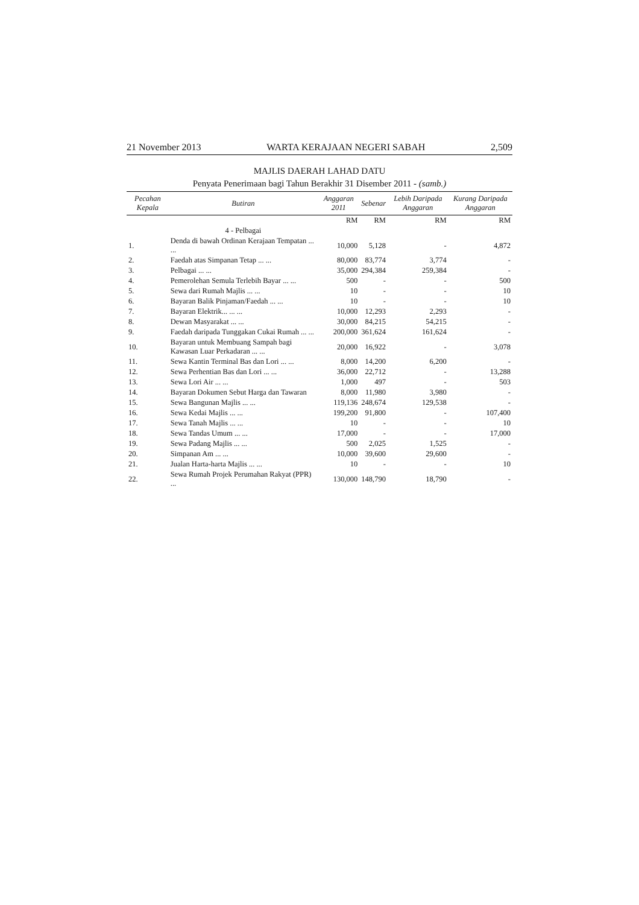21 November 2013 WARTA KERAJAAN NEGERI SABAH 2,509
MAJLIS DAERAH LAHAD DATU
Penyata Penerimaan bagi Tahun Berakhir 31 Disember 2011 - (samb.)
| Pecahan Kepala | Butiran | Anggaran 2011 | Sebenar | Lebih Daripada Anggaran | Kurang Daripada Anggaran |
| --- | --- | --- | --- | --- | --- |
| | | RM | RM | RM | RM |
| | 4 - Pelbagai | | | | |
| 1. | Denda di bawah Ordinan Kerajaan Tempatan ... ... | 10,000 | 5,128 | - | 4,872 |
| 2. | Faedah atas Simpanan Tetap ... ... | 80,000 | 83,774 | 3,774 | - |
| 3. | Pelbagai ... ... | 35,000 | 294,384 | 259,384 | - |
| 4. | Pemerolehan Semula Terlebih Bayar ... ... | 500 | - | - | 500 |
| 5. | Sewa dari Rumah Majlis ... ... | 10 | - | - | 10 |
| 6. | Bayaran Balik Pinjaman/Faedah ... ... | 10 | - | - | 10 |
| 7. | Bayaran Elektrik... ... ... | 10,000 | 12,293 | 2,293 | - |
| 8. | Dewan Masyarakat ... ... | 30,000 | 84,215 | 54,215 | - |
| 9. | Faedah daripada Tunggakan Cukai Rumah ... ... | 200,000 | 361,624 | 161,624 | - |
| 10. | Bayaran untuk Membuang Sampah bagi Kawasan Luar Perkadaran ... ... | 20,000 | 16,922 | - | 3,078 |
| 11. | Sewa Kantin Terminal Bas dan Lori ... ... | 8,000 | 14,200 | 6,200 | - |
| 12. | Sewa Perhentian Bas dan Lori ... ... | 36,000 | 22,712 | - | 13,288 |
| 13. | Sewa Lori Air ... ... | 1,000 | 497 | - | 503 |
| 14. | Bayaran Dokumen Sebut Harga dan Tawaran | 8,000 | 11,980 | 3,980 | - |
| 15. | Sewa Bangunan Majlis ... ... | 119,136 | 248,674 | 129,538 | - |
| 16. | Sewa Kedai Majlis ... ... | 199,200 | 91,800 | - | 107,400 |
| 17. | Sewa Tanah Majlis ... ... | 10 | - | - | 10 |
| 18. | Sewa Tandas Umum ... ... | 17,000 | - | - | 17,000 |
| 19. | Sewa Padang Majlis ... ... | 500 | 2,025 | 1,525 | - |
| 20. | Simpanan Am ... ... | 10,000 | 39,600 | 29,600 | - |
| 21. | Jualan Harta-harta Majlis ... ... | 10 | - | - | 10 |
| 22. | Sewa Rumah Projek Perumahan Rakyat (PPR) ... | 130,000 | 148,790 | 18,790 | - |